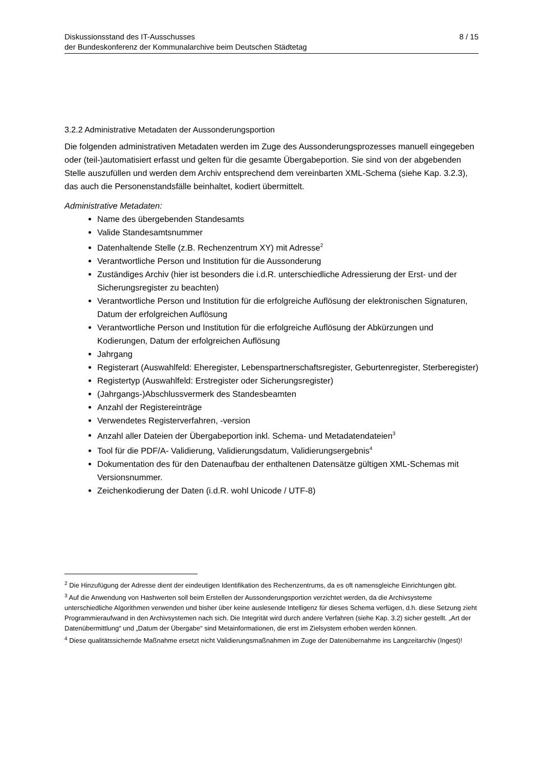Diskussionsstand des IT-Ausschusses
der Bundeskonferenz der Kommunalarchive beim Deutschen Städtetag
8 / 15
3.2.2 Administrative Metadaten der Aussonderungsportion
Die folgenden administrativen Metadaten werden im Zuge des Aussonderungsprozesses manuell eingegeben oder (teil-)automatisiert erfasst und gelten für die gesamte Übergabeportion. Sie sind von der abgebenden Stelle auszufüllen und werden dem Archiv entsprechend dem vereinbarten XML-Schema (siehe Kap. 3.2.3), das auch die Personenstandsfälle beinhaltet, kodiert übermittelt.
Administrative Metadaten:
Name des übergebenden Standesamts
Valide Standesamtsnummer
Datenhaltende Stelle (z.B. Rechenzentrum XY) mit Adresse<sup>2</sup>
Verantwortliche Person und Institution für die Aussonderung
Zuständiges Archiv (hier ist besonders die i.d.R. unterschiedliche Adressierung der Erst- und der Sicherungsregister zu beachten)
Verantwortliche Person und Institution für die erfolgreiche Auflösung der elektronischen Signaturen, Datum der erfolgreichen Auflösung
Verantwortliche Person und Institution für die erfolgreiche Auflösung der Abkürzungen und Kodierungen, Datum der erfolgreichen Auflösung
Jahrgang
Registerart (Auswahlfeld: Eheregister, Lebenspartnerschaftsregister, Geburtenregister, Sterberegister)
Registertyp (Auswahlfeld: Erstregister oder Sicherungsregister)
(Jahrgangs-)Abschlussvermerk des Standesbeamten
Anzahl der Registereinträge
Verwendetes Registerverfahren, -version
Anzahl aller Dateien der Übergabeportion inkl. Schema- und Metadatendateien<sup>3</sup>
Tool für die PDF/A- Validierung, Validierungsdatum, Validierungsergebnis<sup>4</sup>
Dokumentation des für den Datenaufbau der enthaltenen Datensätze gültigen XML-Schemas mit Versionsnummer.
Zeichenkodierung der Daten (i.d.R. wohl Unicode / UTF-8)
<sup>2</sup> Die Hinzufügung der Adresse dient der eindeutigen Identifikation des Rechenzentrums, da es oft namensgleiche Einrichtungen gibt.
<sup>3</sup> Auf die Anwendung von Hashwerten soll beim Erstellen der Aussonderungsportion verzichtet werden, da die Archivsysteme unterschiedliche Algorithmen verwenden und bisher über keine auslesende Intelligenz für dieses Schema verfügen, d.h. diese Setzung zieht Programmieraufwand in den Archivsystemen nach sich. Die Integrität wird durch andere Verfahren (siehe Kap. 3.2) sicher gestellt. „Art der Datenübermittlung“ und „Datum der Übergabe“ sind Metainformationen, die erst im Zielsystem erhoben werden können.
<sup>4</sup> Diese qualitätssichernde Maßnahme ersetzt nicht Validierungsmaßnahmen im Zuge der Datenübernahme ins Langzeitarchiv (Ingest)!